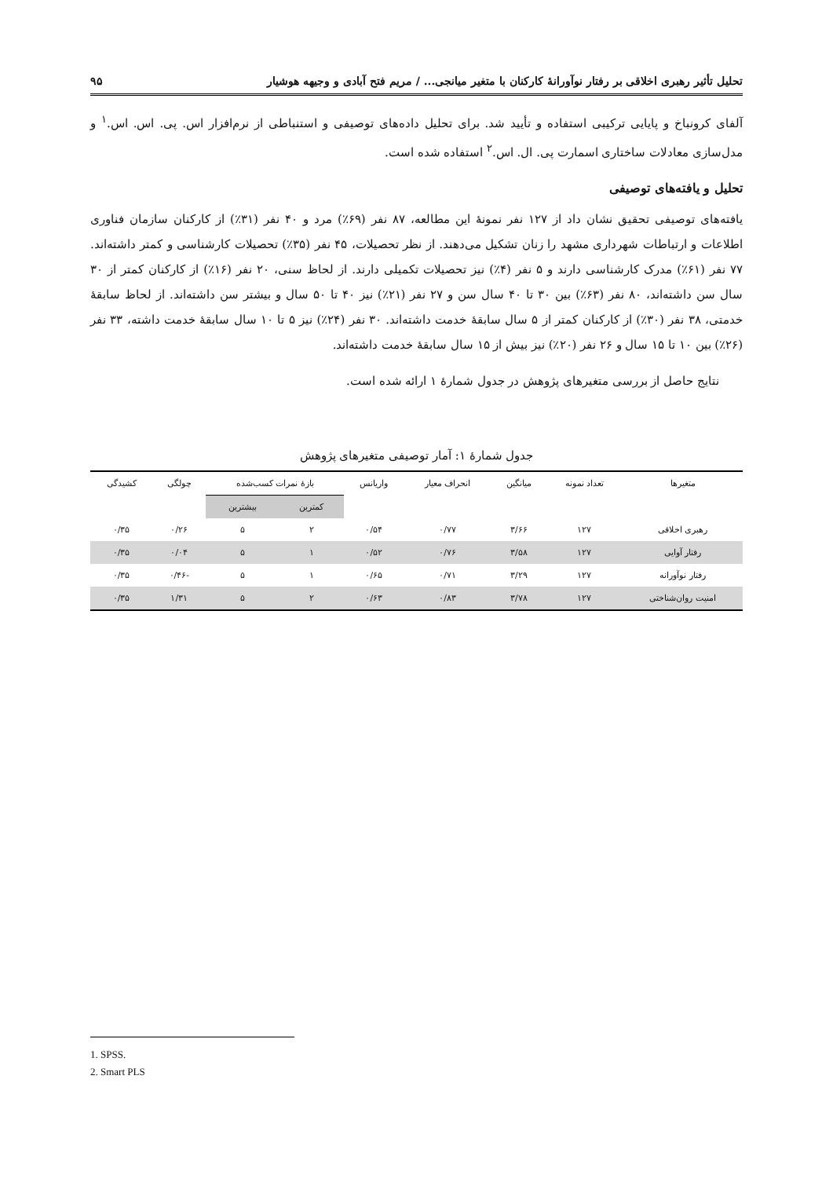تحلیل تأثیر رهبری اخلاقی بر رفتار نوآورانهٔ کارکنان با متغیر میانجی... / مریم فتح آبادی و وجیهه هوشیار ۹۵
آلفای کرونباخ و پایایی ترکیبی استفاده و تأیید شد. برای تحلیل داده‌های توصیفی و استنباطی از نرم‌افزار اس. پی. اس. اس.<sup>۱</sup> و مدل‌سازی معادلات ساختاری اسمارت پی. ال. اس.<sup>۲</sup> استفاده شده است.
تحلیل و یافته‌های توصیفی
یافته‌های توصیفی تحقیق نشان داد از ۱۲۷ نفر نمونهٔ این مطالعه، ۸۷ نفر (۶۹٪) مرد و ۴۰ نفر (۳۱٪) از کارکنان سازمان فناوری اطلاعات و ارتباطات شهرداری مشهد را زنان تشکیل می‌دهند. از نظر تحصیلات، ۴۵ نفر (۳۵٪) تحصیلات کارشناسی و کمتر داشته‌اند. ۷۷ نفر (۶۱٪) مدرک کارشناسی دارند و ۵ نفر (۴٪) نیز تحصیلات تکمیلی دارند. از لحاظ سنی، ۲۰ نفر (۱۶٪) از کارکنان کمتر از ۳۰ سال سن داشته‌اند، ۸۰ نفر (۶۳٪) بین ۳۰ تا ۴۰ سال سن و ۲۷ نفر (۲۱٪) نیز ۴۰ تا ۵۰ سال و بیشتر سن داشته‌اند. از لحاظ سابقهٔ خدمتی، ۳۸ نفر (۳۰٪) از کارکنان کمتر از ۵ سال سابقهٔ خدمت داشته‌اند. ۳۰ نفر (۲۴٪) نیز ۵ تا ۱۰ سال سابقهٔ خدمت داشته، ۳۳ نفر (۲۶٪) بین ۱۰ تا ۱۵ سال و ۲۶ نفر (۲۰٪) نیز بیش از ۱۵ سال سابقهٔ خدمت داشته‌اند.
نتایج حاصل از بررسی متغیرهای پژوهش در جدول شمارهٔ ۱ ارائه شده است.
جدول شمارهٔ ۱: آمار توصیفی متغیرهای پژوهش
| متغیرها | تعداد نمونه | میانگین | انحراف معیار | واریانس | بازهٔ نمرات کسب‌شده | | چولگی | کشیدگی |
| --- | --- | --- | --- | --- | --- | --- | --- | --- |
| | | | | | کمترین | بیشترین | | |
| رهبری اخلاقی | ۱۲۷ | ۳/۶۶ | ۰/۷۷ | ۰/۵۴ | ۲ | ۵ | ۰/۲۶ | ۰/۳۵ |
| رفتار آوایی | ۱۲۷ | ۳/۵۸ | ۰/۷۶ | ۰/۵۲ | ۱ | ۵ | ۰/۰۴ | ۰/۳۵ |
| رفتار نوآورانه | ۱۲۷ | ۳/۲۹ | ۰/۷۱ | ۰/۶۵ | ۱ | ۵ | -۰/۴۶ | ۰/۳۵ |
| امنیت روان‌شناختی | ۱۲۷ | ۳/۷۸ | ۰/۸۳ | ۰/۶۳ | ۲ | ۵ | ۱/۳۱ | ۰/۳۵ |
1. SPSS.
2. Smart PLS